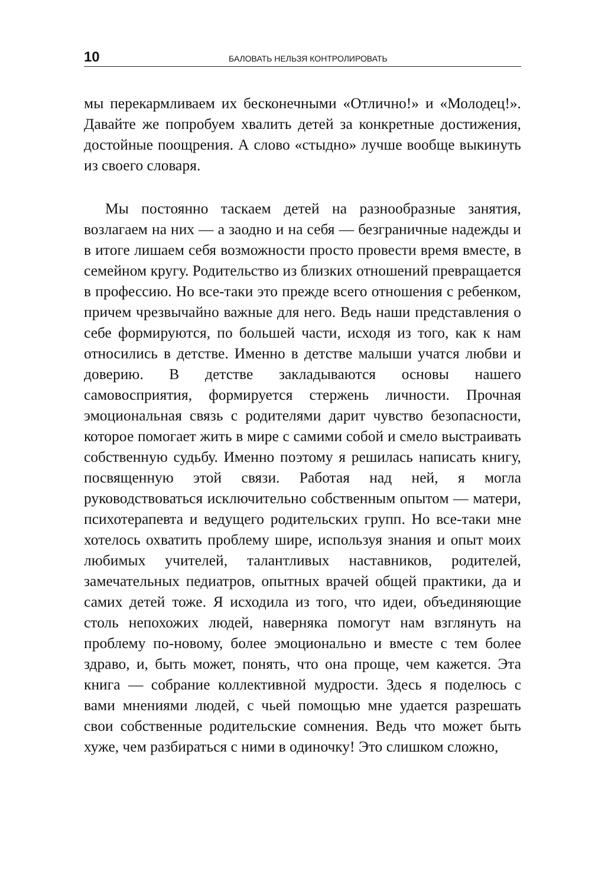10 БАЛОВАТЬ НЕЛЬЗЯ КОНТРОЛИРОВАТЬ
мы перекармливаем их бесконечными «Отлично!» и «Молодец!». Давайте же попробуем хвалить детей за конкретные достижения, достойные поощрения. А слово «стыдно» лучше вообще выкинуть из своего словаря.
Мы постоянно таскаем детей на разнообразные занятия, возлагаем на них — а заодно и на себя — безграничные надежды и в итоге лишаем себя возможности просто провести время вместе, в семейном кругу. Родительство из близких отношений превращается в профессию. Но все-таки это прежде всего отношения с ребенком, причем чрезвычайно важные для него. Ведь наши представления о себе формируются, по большей части, исходя из того, как к нам относились в детстве. Именно в детстве малыши учатся любви и доверию. В детстве закладываются основы нашего самовосприятия, формируется стержень личности. Прочная эмоциональная связь с родителями дарит чувство безопасности, которое помогает жить в мире с самими собой и смело выстраивать собственную судьбу. Именно поэтому я решилась написать книгу, посвященную этой связи. Работая над ней, я могла руководствоваться исключительно собственным опытом — матери, психотерапевта и ведущего родительских групп. Но все-таки мне хотелось охватить проблему шире, используя знания и опыт моих любимых учителей, талантливых наставников, родителей, замечательных педиатров, опытных врачей общей практики, да и самих детей тоже. Я исходила из того, что идеи, объединяющие столь непохожих людей, наверняка помогут нам взглянуть на проблему по-новому, более эмоционально и вместе с тем более здраво, и, быть может, понять, что она проще, чем кажется. Эта книга — собрание коллективной мудрости. Здесь я поделюсь с вами мнениями людей, с чьей помощью мне удается разрешать свои собственные родительские сомнения. Ведь что может быть хуже, чем разбираться с ними в одиночку! Это слишком сложно,